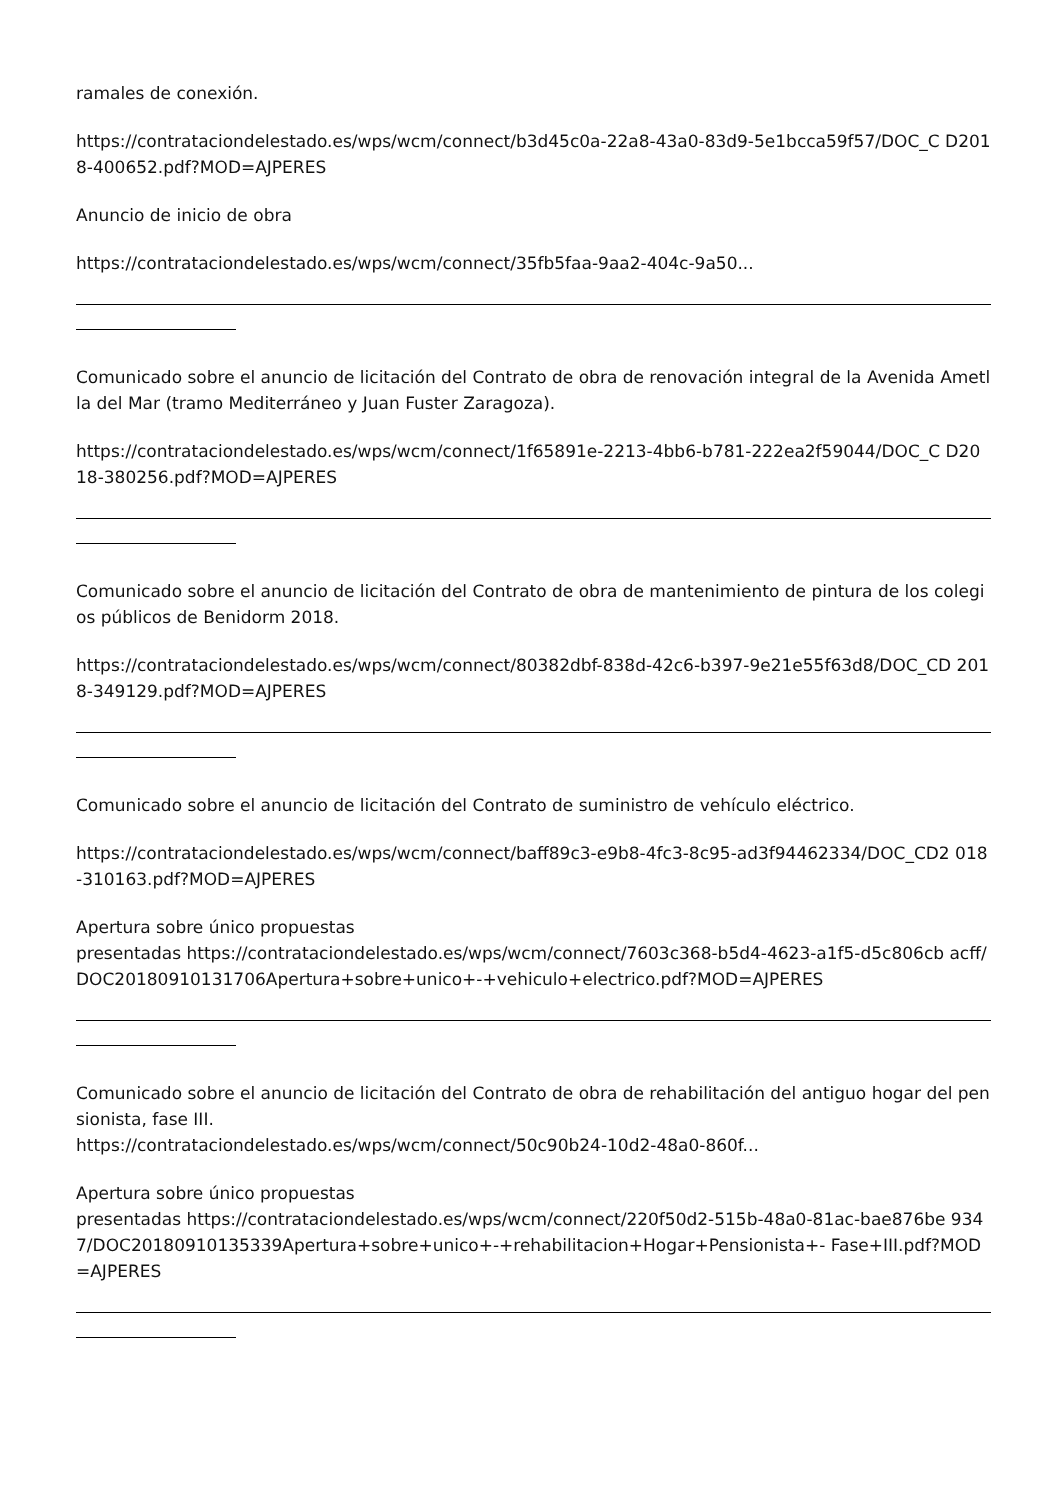ramales de conexión.
https://contrataciondelestado.es/wps/wcm/connect/b3d45c0a-22a8-43a0-83d9-5e1bcca59f57/DOC_C D2018-400652.pdf?MOD=AJPERES
Anuncio de inicio de obra
https://contrataciondelestado.es/wps/wcm/connect/35fb5faa-9aa2-404c-9a50...
Comunicado sobre el anuncio de licitación del Contrato de obra de renovación integral de la Avenida Ametlla del Mar (tramo Mediterráneo y Juan Fuster Zaragoza).
https://contrataciondelestado.es/wps/wcm/connect/1f65891e-2213-4bb6-b781-222ea2f59044/DOC_C D2018-380256.pdf?MOD=AJPERES
Comunicado sobre el anuncio de licitación del Contrato de obra de mantenimiento de pintura de los colegios públicos de Benidorm 2018.
https://contrataciondelestado.es/wps/wcm/connect/80382dbf-838d-42c6-b397-9e21e55f63d8/DOC_CD 2018-349129.pdf?MOD=AJPERES
Comunicado sobre el anuncio de licitación del Contrato de suministro de vehículo eléctrico.
https://contrataciondelestado.es/wps/wcm/connect/baff89c3-e9b8-4fc3-8c95-ad3f94462334/DOC_CD2 018-310163.pdf?MOD=AJPERES
Apertura sobre único propuestas
presentadas https://contrataciondelestado.es/wps/wcm/connect/7603c368-b5d4-4623-a1f5-d5c806cb acff/DOC20180910131706Apertura+sobre+unico+-+vehiculo+electrico.pdf?MOD=AJPERES
Comunicado sobre el anuncio de licitación del Contrato de obra de rehabilitación del antiguo hogar del pensionista, fase III.
https://contrataciondelestado.es/wps/wcm/connect/50c90b24-10d2-48a0-860f...
Apertura sobre único propuestas
presentadas https://contrataciondelestado.es/wps/wcm/connect/220f50d2-515b-48a0-81ac-bae876be 9347/DOC20180910135339Apertura+sobre+unico+-+rehabilitacion+Hogar+Pensionista+- Fase+III.pdf?MOD=AJPERES